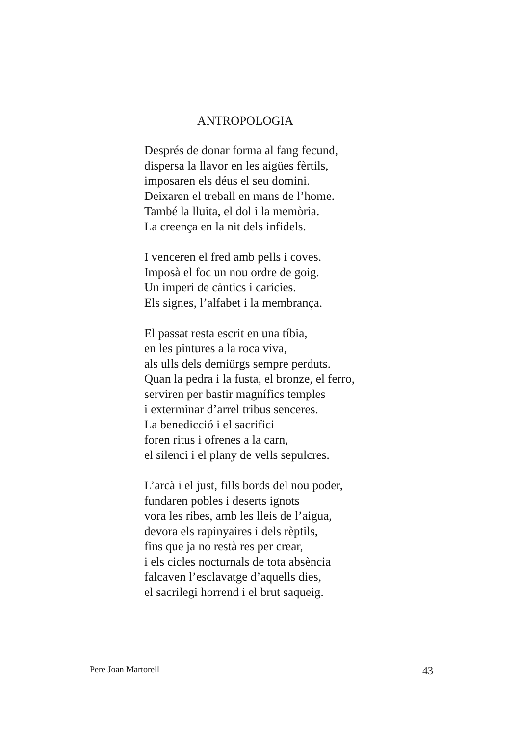ANTROPOLOGIA
Després de donar forma al fang fecund,
dispersa la llavor en les aigües fèrtils,
imposaren els déus el seu domini.
Deixaren el treball en mans de l’home.
També la lluita, el dol i la memòria.
La creença en la nit dels infidels.
I venceren el fred amb pells i coves.
Imposà el foc un nou ordre de goig.
Un imperi de càntics i carícies.
Els signes, l’alfabet i la membrança.
El passat resta escrit en una tíbia,
en les pintures a la roca viva,
als ulls dels demiürgs sempre perduts.
Quan la pedra i la fusta, el bronze, el ferro,
serviren per bastir magnífics temples
i exterminar d’arrel tribus senceres.
La benedicció i el sacrifici
foren ritus i ofrenes a la carn,
el silenci i el plany de vells sepulcres.
L’arcà i el just, fills bords del nou poder,
fundaren pobles i deserts ignots
vora les ribes, amb les lleis de l’aigua,
devora els rapinyaires i dels rèptils,
fins que ja no restà res per crear,
i els cicles nocturnals de tota absència
falcaven l’esclavatge d’aquells dies,
el sacrilegi horrend i el brut saqueig.
Pere Joan Martorell 43